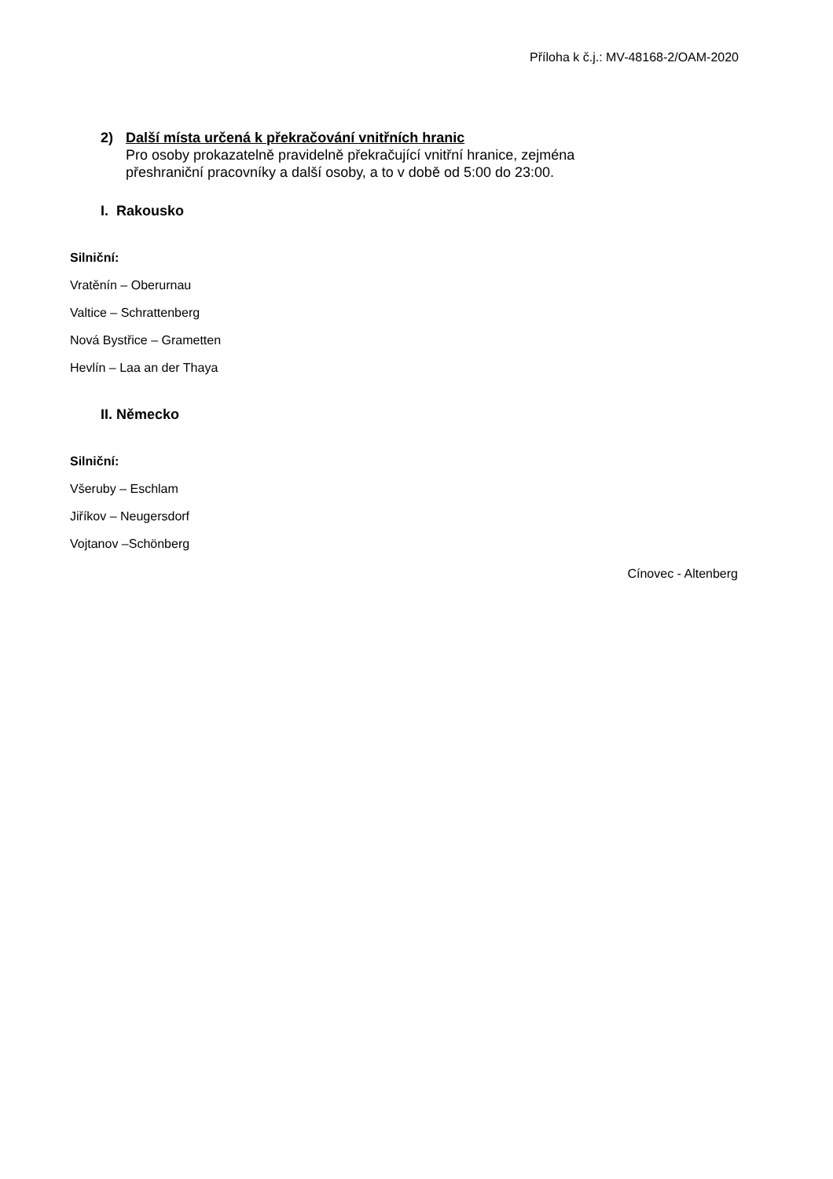Příloha k č.j.: MV-48168-2/OAM-2020
2) Další místa určená k překračování vnitřních hranic
Pro osoby prokazatelně pravidelně překračující vnitřní hranice, zejména
přeshraniční pracovníky a další osoby, a to v době od 5:00 do 23:00.
I. Rakousko
Silniční:
Vratěnín – Oberurnau
Valtice – Schrattenberg
Nová Bystřice – Grametten
Hevlín – Laa an der Thaya
II. Německo
Silniční:
Všeruby – Eschlam
Jiříkov – Neugersdorf
Vojtanov –Schönberg
Cínovec - Altenberg